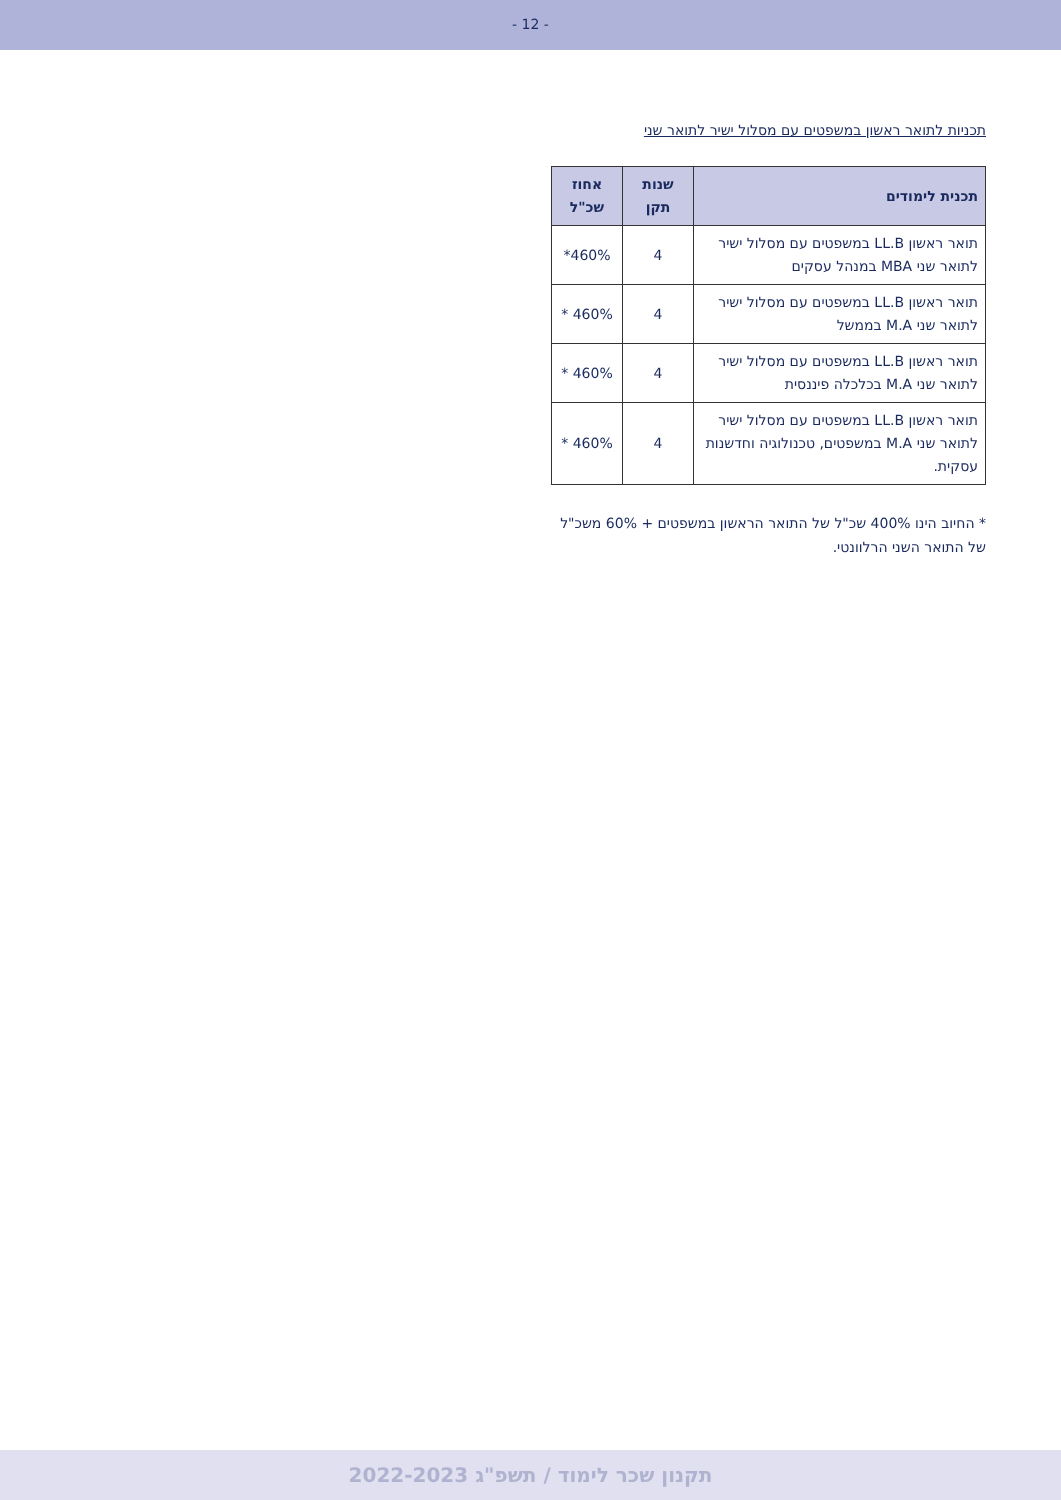- 12 -
תכניות לתואר ראשון במשפטים עם מסלול ישיר לתואר שני
| תכנית לימודים | שנות תקן | אחוז שכ"ל |
| --- | --- | --- |
| תואר ראשון LL.B במשפטים עם מסלול ישיר לתואר שני MBA במנהל עסקים | 4 | 460%* |
| תואר ראשון LL.B במשפטים עם מסלול ישיר לתואר שני M.A בממשל | 4 | 460% * |
| תואר ראשון LL.B במשפטים עם מסלול ישיר לתואר שני M.A בכלכלה פיננסית | 4 | 460% * |
| תואר ראשון LL.B במשפטים עם מסלול ישיר לתואר שני M.A במשפטים, טכנולוגיה וחדשנות עסקית. | 4 | 460% * |
* החיוב הינו 400% שכ"ל של התואר הראשון במשפטים + 60% משכ"ל של התואר השני הרלוונטי.
תקנון שכר לימוד / תשפ"ג 2022-2023